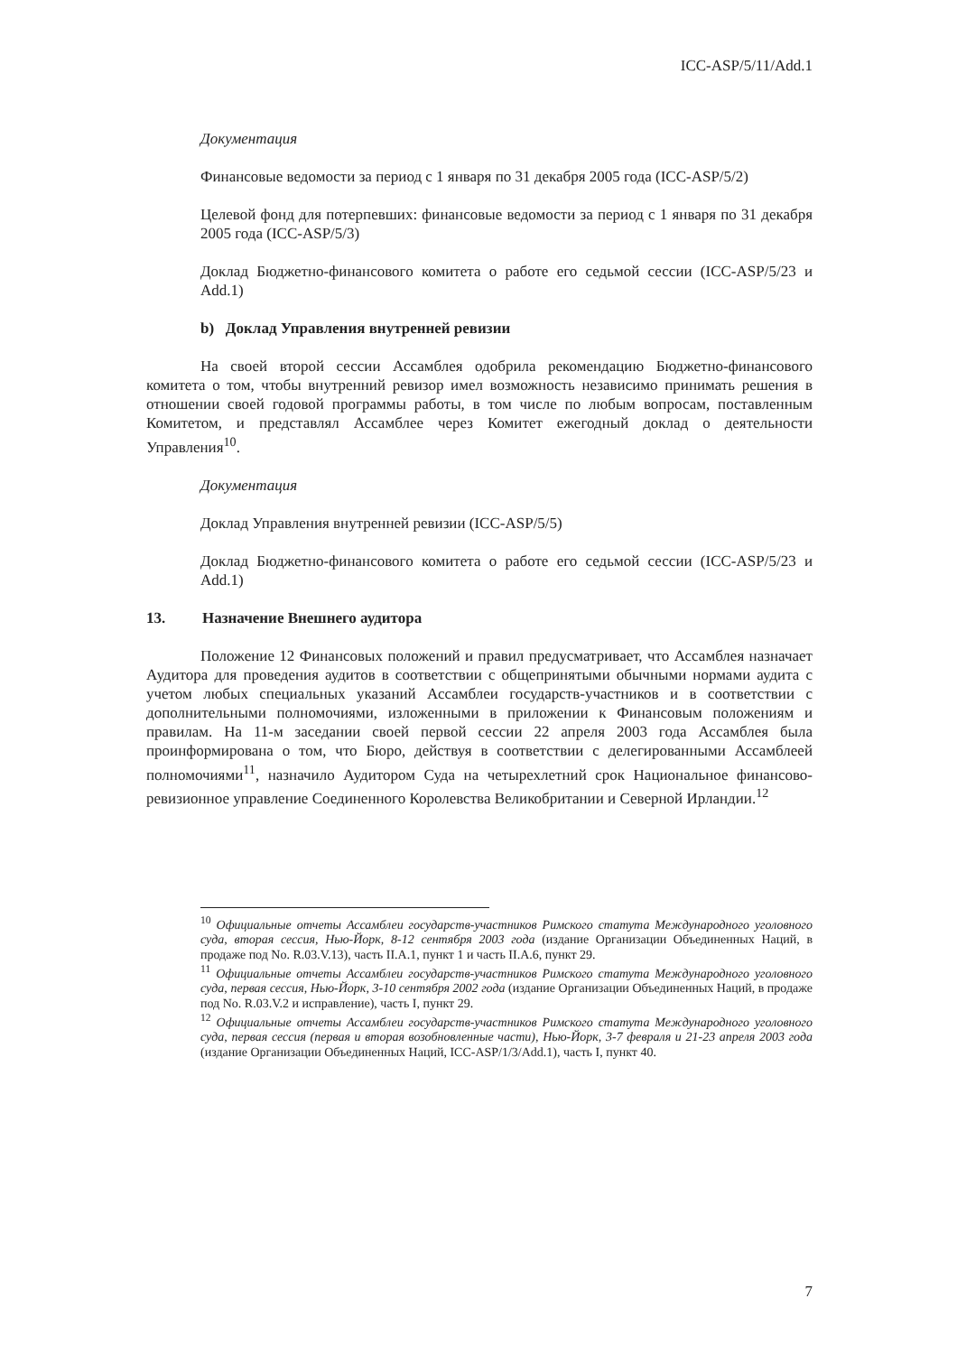ICC-ASP/5/11/Add.1
Документация
Финансовые ведомости за период с 1 января по 31 декабря 2005 года (ICC-ASP/5/2)
Целевой фонд для потерпевших: финансовые ведомости за период с 1 января по 31 декабря 2005 года (ICC-ASP/5/3)
Доклад Бюджетно-финансового комитета о работе его седьмой сессии (ICC-ASP/5/23 и Add.1)
b) Доклад Управления внутренней ревизии
На своей второй сессии Ассамблея одобрила рекомендацию Бюджетно-финансового комитета о том, чтобы внутренний ревизор имел возможность независимо принимать решения в отношении своей годовой программы работы, в том числе по любым вопросам, поставленным Комитетом, и представлял Ассамблее через Комитет ежегодный доклад о деятельности Управления<sup>10</sup>.
Документация
Доклад Управления внутренней ревизии (ICC-ASP/5/5)
Доклад Бюджетно-финансового комитета о работе его седьмой сессии (ICC-ASP/5/23 и Add.1)
13. Назначение Внешнего аудитора
Положение 12 Финансовых положений и правил предусматривает, что Ассамблея назначает Аудитора для проведения аудитов в соответствии с общепринятыми обычными нормами аудита с учетом любых специальных указаний Ассамблеи государств-участников и в соответствии с дополнительными полномочиями, изложенными в приложении к Финансовым положениям и правилам. На 11-м заседании своей первой сессии 22 апреля 2003 года Ассамблея была проинформирована о том, что Бюро, действуя в соответствии с делегированными Ассамблеей полномочиями<sup>11</sup>, назначило Аудитором Суда на четырехлетний срок Национальное финансово-ревизионное управление Соединенного Королевства Великобритании и Северной Ирландии.<sup>12</sup>
<sup>10</sup> Официальные отчеты Ассамблеи государств-участников Римского статута Международного уголовного суда, вторая сессия, Нью-Йорк, 8-12 сентября 2003 года (издание Организации Объединенных Наций, в продаже под No. R.03.V.13), часть II.A.1, пункт 1 и часть II.A.6, пункт 29.
<sup>11</sup> Официальные отчеты Ассамблеи государств-участников Римского статута Международного уголовного суда, первая сессия, Нью-Йорк, 3-10 сентября 2002 года (издание Организации Объединенных Наций, в продаже под No. R.03.V.2 и исправление), часть I, пункт 29.
<sup>12</sup> Официальные отчеты Ассамблеи государств-участников Римского статута Международного уголовного суда, первая сессия (первая и вторая возобновленные части), Нью-Йорк, 3-7 февраля и 21-23 апреля 2003 года (издание Организации Объединенных Наций, ICC-ASP/1/3/Add.1), часть I, пункт 40.
7